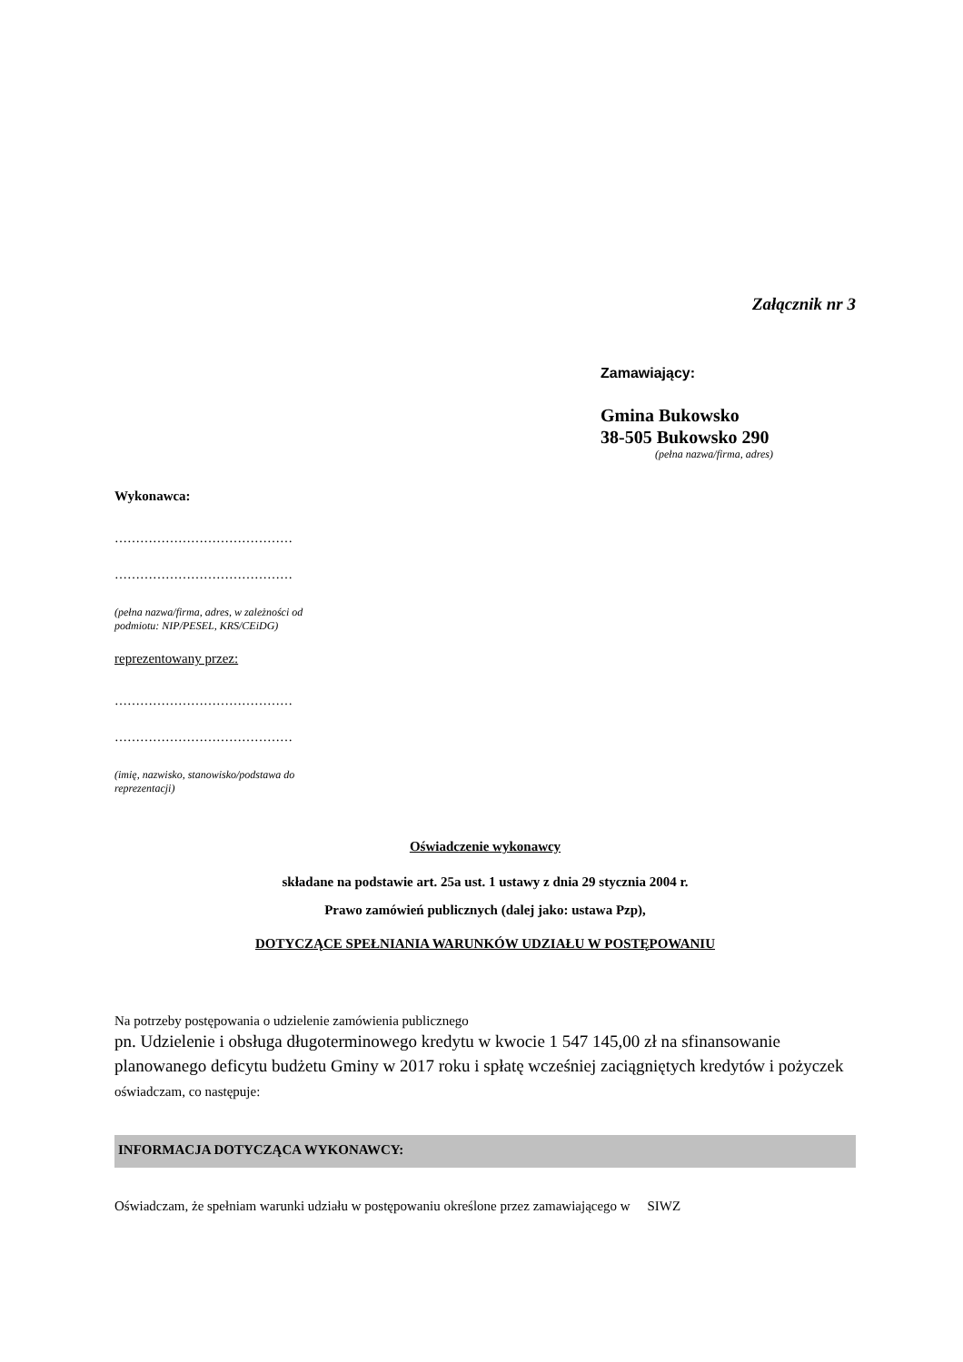Załącznik nr 3
Zamawiający:
Gmina Bukowsko
38-505 Bukowsko 290
(pełna nazwa/firma, adres)
Wykonawca:
……………………………………
……………………………………
(pełna nazwa/firma, adres, w zależności od
podmiotu: NIP/PESEL, KRS/CEiDG)
reprezentowany przez:
……………………………………
……………………………………
(imię, nazwisko, stanowisko/podstawa do
reprezentacji)
Oświadczenie wykonawcy
składane na podstawie art. 25a ust. 1 ustawy z dnia 29 stycznia 2004 r.
Prawo zamówień publicznych (dalej jako: ustawa Pzp),
DOTYCZĄCE SPEŁNIANIA WARUNKÓW UDZIAŁU W POSTĘPOWANIU
Na potrzeby postępowania o udzielenie zamówienia publicznego
pn. Udzielenie i obsługa długoterminowego kredytu w kwocie 1 547 145,00 zł na sfinansowanie planowanego deficytu budżetu Gminy w 2017 roku i spłatę wcześniej zaciągniętych kredytów i pożyczek oświadczam, co następuje:
INFORMACJA DOTYCZĄCA WYKONAWCY:
Oświadczam, że spełniam warunki udziału w postępowaniu określone przez zamawiającego w SIWZ